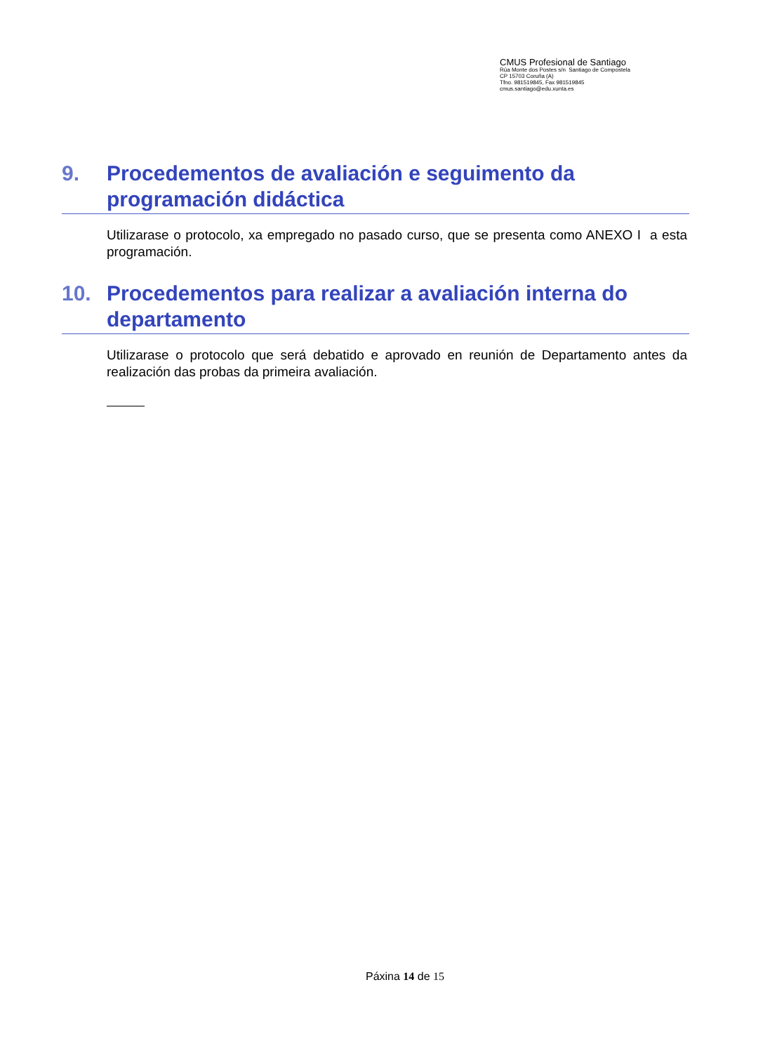CMUS Profesional de Santiago
Rúa Monte dos Postes s/n Santiago de Compostela
CP 15703 Coruña (A)
Tfno. 981519845, Fax 981519845
cmus.santiago@edu.xunta.es
9. Procedementos de avaliación e seguimento da programación didáctica
Utilizarase o protocolo, xa empregado no pasado curso, que se presenta como ANEXO I a esta programación.
10. Procedementos para realizar a avaliación interna do departamento
Utilizarase o protocolo que será debatido e aprovado en reunión de Departamento antes da realización das probas da primeira avaliación.
Páxina 14 de 15